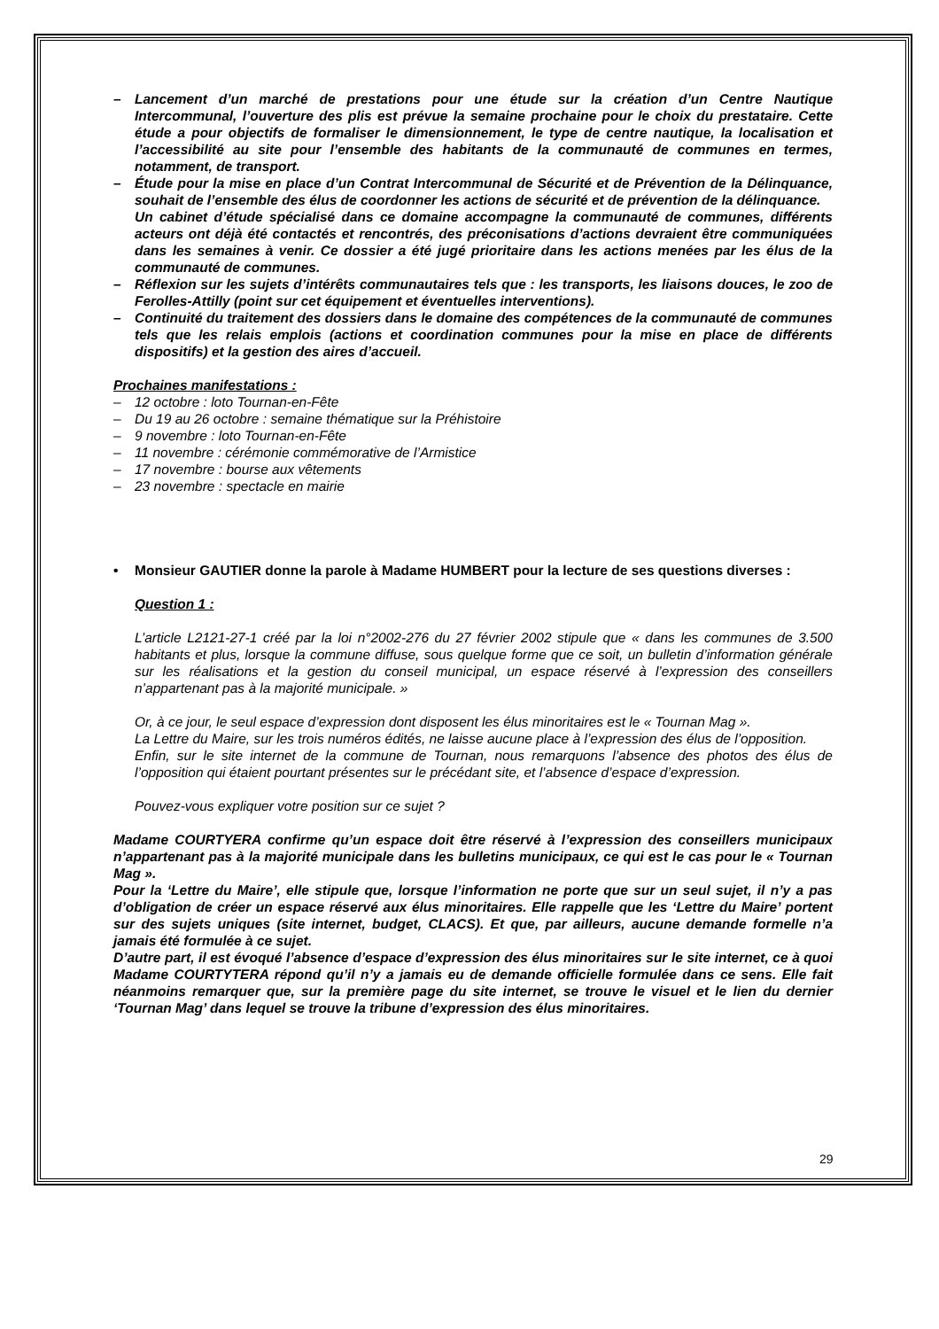– Lancement d’un marché de prestations pour une étude sur la création d’un Centre Nautique Intercommunal, l’ouverture des plis est prévue la semaine prochaine pour le choix du prestataire. Cette étude a pour objectifs de formaliser le dimensionnement, le type de centre nautique, la localisation et l’accessibilité au site pour l’ensemble des habitants de la communauté de communes en termes, notamment, de transport.
– Étude pour la mise en place d’un Contrat Intercommunal de Sécurité et de Prévention de la Délinquance, souhait de l’ensemble des élus de coordonner les actions de sécurité et de prévention de la délinquance.
Un cabinet d’étude spécialisé dans ce domaine accompagne la communauté de communes, différents acteurs ont déjà été contactés et rencontrés, des préconisations d’actions devraient être communiquées dans les semaines à venir. Ce dossier a été jugé prioritaire dans les actions menées par les élus de la communauté de communes.
– Réflexion sur les sujets d’intérêts communautaires tels que : les transports, les liaisons douces, le zoo de Ferolles-Attilly (point sur cet équipement et éventuelles interventions).
– Continuité du traitement des dossiers dans le domaine des compétences de la communauté de communes tels que les relais emplois (actions et coordination communes pour la mise en place de différents dispositifs) et la gestion des aires d’accueil.
Prochaines manifestations :
– 12 octobre : loto Tournan-en-Fête
– Du 19 au 26 octobre : semaine thématique sur la Préhistoire
– 9 novembre : loto Tournan-en-Fête
– 11 novembre : cérémonie commémorative de l’Armistice
– 17 novembre : bourse aux vêtements
– 23 novembre : spectacle en mairie
• Monsieur GAUTIER donne la parole à Madame HUMBERT pour la lecture de ses questions diverses :
Question 1 :
L’article L2121-27-1 créé par la loi n°2002-276 du 27 février 2002 stipule que « dans les communes de 3.500 habitants et plus, lorsque la commune diffuse, sous quelque forme que ce soit, un bulletin d’information générale sur les réalisations et la gestion du conseil municipal, un espace réservé à l’expression des conseillers n’appartenant pas à la majorité municipale. »
Or, à ce jour, le seul espace d’expression dont disposent les élus minoritaires est le « Tournan Mag ».
La Lettre du Maire, sur les trois numéros édités, ne laisse aucune place à l’expression des élus de l’opposition.
Enfin, sur le site internet de la commune de Tournan, nous remarquons l’absence des photos des élus de l’opposition qui étaient pourtant présentes sur le précédant site, et l’absence d’espace d’expression.
Pouvez-vous expliquer votre position sur ce sujet ?
Madame COURTYERA confirme qu’un espace doit être réservé à l’expression des conseillers municipaux n’appartenant pas à la majorité municipale dans les bulletins municipaux, ce qui est le cas pour le « Tournan Mag ».
Pour la ‘Lettre du Maire’, elle stipule que, lorsque l’information ne porte que sur un seul sujet, il n’y a pas d’obligation de créer un espace réservé aux élus minoritaires. Elle rappelle que les ‘Lettre du Maire’ portent sur des sujets uniques (site internet, budget, CLACS). Et que, par ailleurs, aucune demande formelle n’a jamais été formulée à ce sujet.
D’autre part, il est évoqué l’absence d’espace d’expression des élus minoritaires sur le site internet, ce à quoi Madame COURTYTERA répond qu’il n’y a jamais eu de demande officielle formulée dans ce sens. Elle fait néanmoins remarquer que, sur la première page du site internet, se trouve le visuel et le lien du dernier ‘Tournan Mag’ dans lequel se trouve la tribune d’expression des élus minoritaires.
29